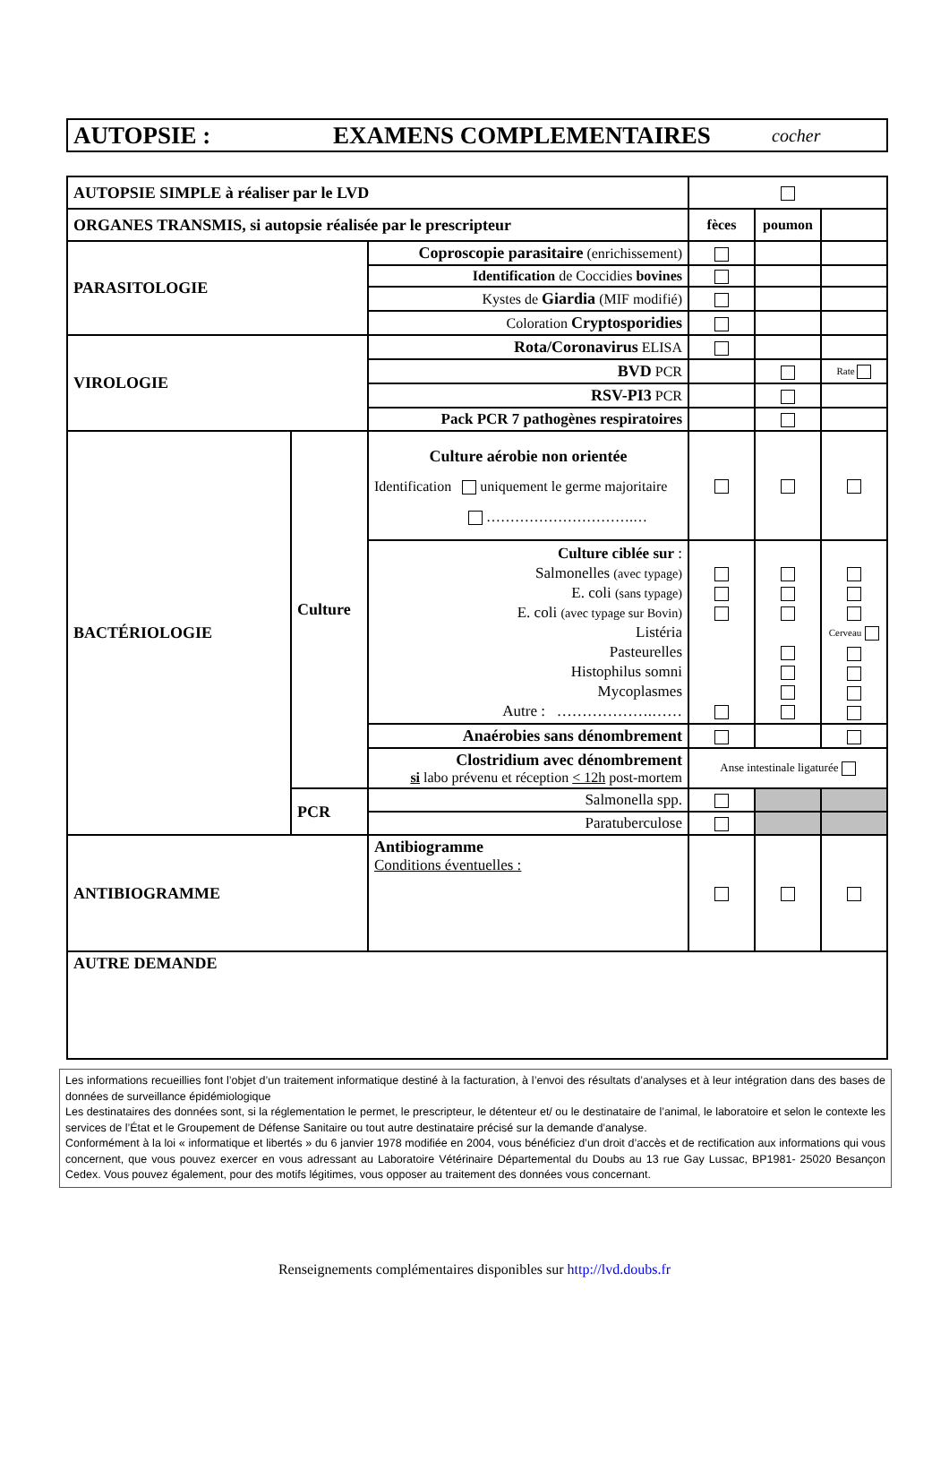AUTOPSIE : EXAMENS COMPLEMENTAIRES cocher
| AUTOPSIE SIMPLE à réaliser par le LVD | | | | | |
| ORGANES TRANSMIS, si autopsie réalisée par le prescripteur | | | fèces | poumon | |
| PARASITOLOGIE | | Coproscopie parasitaire (enrichissement) | | | |
| | | Identification de Coccidies bovines | | | |
| | | Kystes de Giardia (MIF modifié) | | | |
| | | Coloration Cryptosporidies | | | |
| VIROLOGIE | | Rota/Coronavirus ELISA | | | |
| | | BVD PCR | | | Rate |
| | | RSV-PI3 PCR | | | |
| | | Pack PCR 7 pathogènes respiratoires | | | |
| BACTÉRIOLOGIE | Culture | Culture aérobie non orientée Identification uniquement le germe majoritaire ………………………….… | | | |
| | | Culture ciblée sur : Salmonelles (avec typage) E. coli (sans typage) E. coli (avec typage sur Bovin) Listéria Pasteurelles Histophilus somni Mycoplasmes Autre : ……………….…… | | | Cerveau |
| | | Anaérobies sans dénombrement | | | |
| | | Clostridium avec dénombrement si labo prévenu et réception < 12h post-mortem | Anse intestinale ligaturée | | |
| | PCR | Salmonella spp. | | | |
| | | Paratuberculose | | | |
| ANTIBIOGRAMME | | Antibiogramme Conditions éventuelles : | | | |
| AUTRE DEMANDE | | | | | |
Les informations recueillies font l’objet d’un traitement informatique destiné à la facturation, à l’envoi des résultats d’analyses et à leur intégration dans des bases de données de surveillance épidémiologique
Les destinataires des données sont, si la réglementation le permet, le prescripteur, le détenteur et/ ou le destinataire de l’animal, le laboratoire et selon le contexte les services de l’État et le Groupement de Défense Sanitaire ou tout autre destinataire précisé sur la demande d’analyse.
Conformément à la loi « informatique et libertés » du 6 janvier 1978 modifiée en 2004, vous bénéficiez d’un droit d’accès et de rectification aux informations qui vous concernent, que vous pouvez exercer en vous adressant au Laboratoire Vétérinaire Départemental du Doubs au 13 rue Gay Lussac, BP1981- 25020 Besançon Cedex. Vous pouvez également, pour des motifs légitimes, vous opposer au traitement des données vous concernant.
Renseignements complémentaires disponibles sur http://lvd.doubs.fr